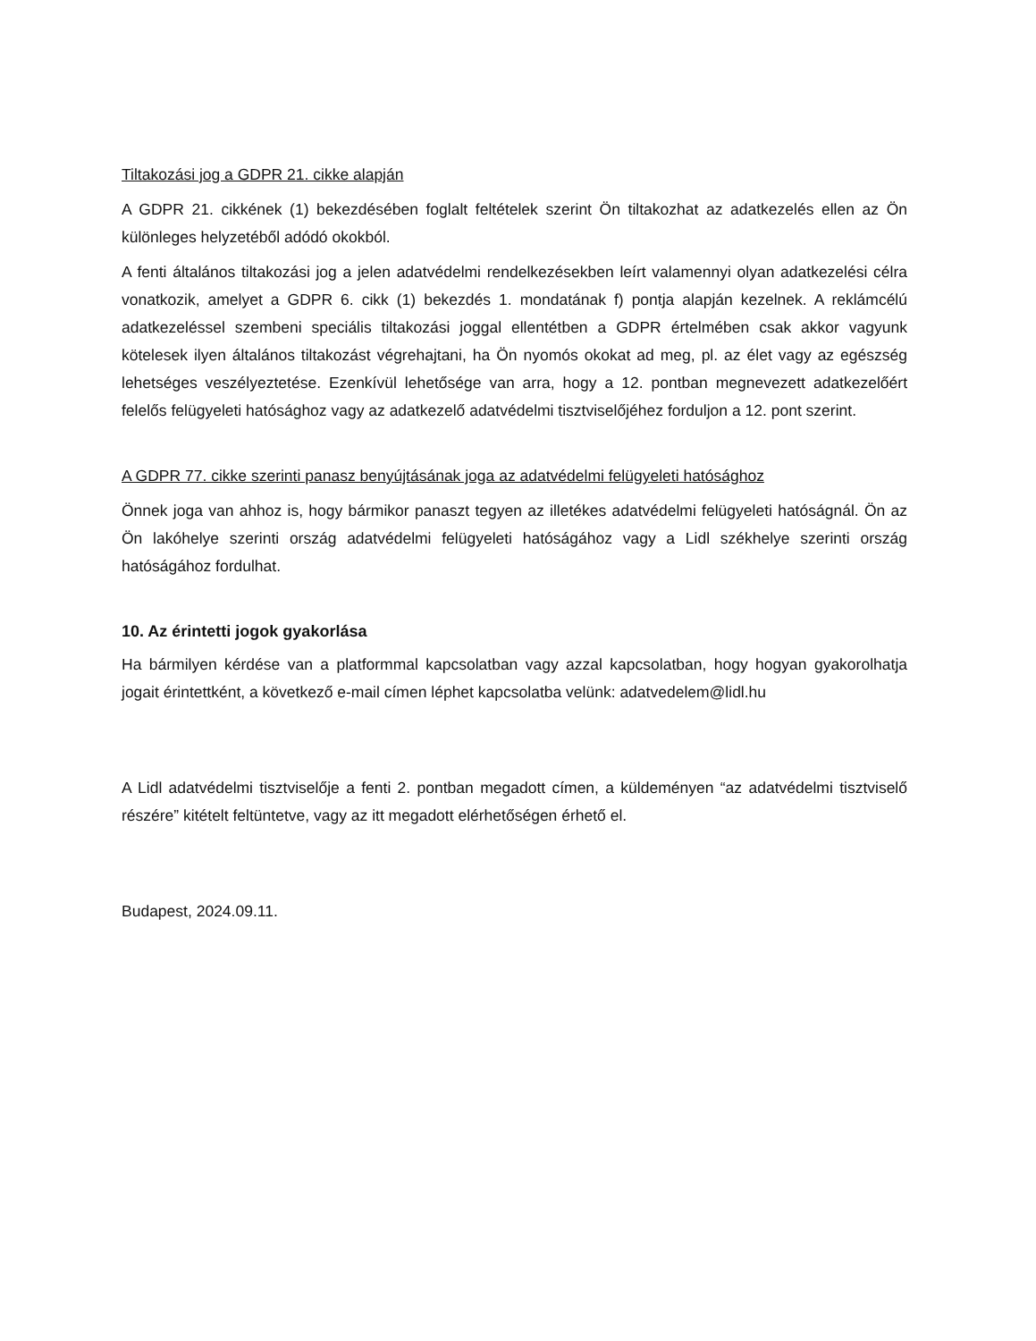Tiltakozási jog a GDPR 21. cikke alapján
A GDPR 21. cikkének (1) bekezdésében foglalt feltételek szerint Ön tiltakozhat az adatkezelés ellen az Ön különleges helyzetéből adódó okokból.
A fenti általános tiltakozási jog a jelen adatvédelmi rendelkezésekben leírt valamennyi olyan adatkezelési célra vonatkozik, amelyet a GDPR 6. cikk (1) bekezdés 1. mondatának f) pontja alapján kezelnek. A reklámcélú adatkezeléssel szembeni speciális tiltakozási joggal ellentétben a GDPR értelmében csak akkor vagyunk kötelesek ilyen általános tiltakozást végrehajtani, ha Ön nyomós okokat ad meg, pl. az élet vagy az egészség lehetséges veszélyeztetése. Ezenkívül lehetősége van arra, hogy a 12. pontban megnevezett adatkezelőért felelős felügyeleti hatósághoz vagy az adatkezelő adatvédelmi tisztviselőjéhez forduljon a 12. pont szerint.
A GDPR 77. cikke szerinti panasz benyújtásának joga az adatvédelmi felügyeleti hatósághoz
Önnek joga van ahhoz is, hogy bármikor panaszt tegyen az illetékes adatvédelmi felügyeleti hatóságnál. Ön az Ön lakóhelye szerinti ország adatvédelmi felügyeleti hatóságához vagy a Lidl székhelye szerinti ország hatóságához fordulhat.
10. Az érintetti jogok gyakorlása
Ha bármilyen kérdése van a platformmal kapcsolatban vagy azzal kapcsolatban, hogy hogyan gyakorolhatja jogait érintettként, a következő e-mail címen léphet kapcsolatba velünk: adatvedelem@lidl.hu
A Lidl adatvédelmi tisztviselője a fenti 2. pontban megadott címen, a küldeményen “az adatvédelmi tisztviselő részére” kitételt feltüntetve, vagy az itt megadott elérhetőségen érhető el.
Budapest, 2024.09.11.